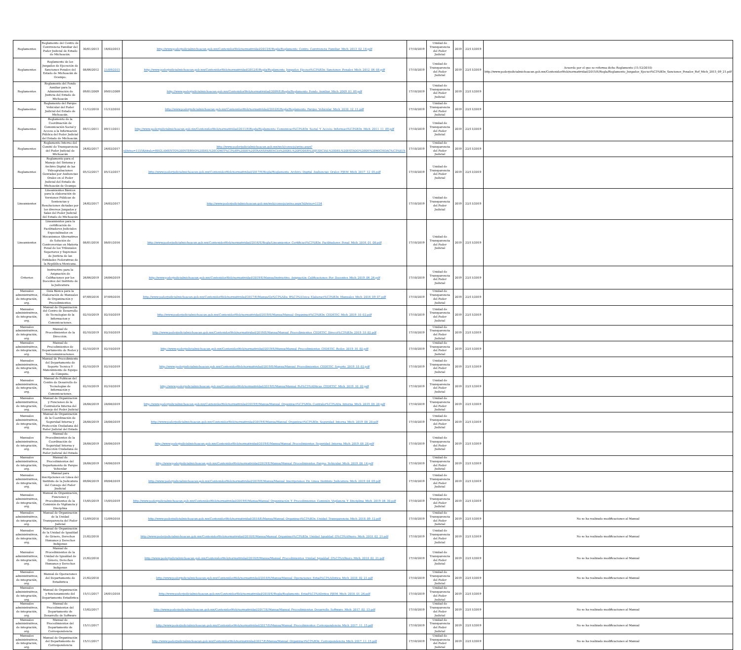| Reglamentos | Reglamento del Centro de Convivencia Familiar del Poder Judicial de Estado de Michoacán. | 30/01/2013 | 14/02/2013 | http://www.poderjudicialmichoacan.gob.mx/ContenidosWeb/normatividad/2013/E/Regla/Reglamento_Centro_Convivencia_Familiar_Mich_2013_02_14.pdf | 17/10/2019 | Unidad de Transparencia del Poder Judicial | 2019 | 22/11/2019 | |
| Reglamentos | Reglamento de los Juzgados de Ejecución de Sanciones Penales del Estado de Michoacán de Ocampo. | 08/06/2012 | 21/09/2015 | http://www.poderjudicialmichoacan.gob.mx/ContenidosWeb/normatividad/2012/E/Regla/Reglamento_Juzgados_Ejecuci%C3%B3n_Sanciones_Penales_Mich_2012_06_08.pdf | 17/10/2019 | Unidad de Transparencia del Poder Judicial | 2019 | 22/11/2019 | Acuerdo por el que se reforma dicho Reglamento (11/12/2010) http://www.poderjudicialmichoacan.gob.mx/ContenidosWeb/normatividad/2015/E/Regla/Reglamento_Juzgados_Ejecuci%C3%B3n_Sanciones_Penales_Ref_Mich_2015_09_21.pdf |
| Reglamentos | Reglamento del Fondo Auxiliar para la Administración de Justicia del Estado de Michoacán | 09/01/2009 | 09/01/2009 | http://www.poderjudicialmichoacan.gob.mx/ContenidosWeb/normatividad/2009/E/Regla/Reglamento_Fondo_Auxiliar_Mich_2009_01_09.pdf | 17/10/2019 | Unidad de Transparencia del Poder Judicial | 2019 | 22/11/2019 | |
| Reglamentos | Reglamento del Parque Vehicular del Poder Judicial del Estado de Michoacán. | 11/12/2010 | 11/12/2010 | http://www.poderjudicialmichoacan.gob.mx/ContenidosWeb/normatividad/2010/E/Regla/Reglamento_Parque_Vehicular_Mich_2010_12_11.pdf | 17/10/2019 | Unidad de Transparencia del Poder Judicial | 2019 | 22/11/2019 | |
| Reglamentos | Reglamento de la Coordinación de Comunicación Social y Acceso a la Información Pública del Poder Judicial del Estado de Michoacán. | 09/11/2011 | 09/11/2011 | http://www.poderjudicialmichoacan.gob.mx/ContenidosWeb/normatividad/2011/E/Regla/Reglamento_Comunicaci%C3%B3n_Social_Y_Acceso_Informaci%C3%B3n_Mich_2011_11_09.pdf | 17/10/2019 | Unidad de Transparencia del Poder Judicial | 2019 | 22/11/2019 | |
| Reglamentos | Reglamento Interno del Comité de Transparencia del Poder Judicial de Michoacán | 24/02/2017 | 24/02/2017 | http://www.poderjudicialmichoacan.gob.mx/web/consejo/aviso.aspx?idAviso=1155&titulo=REGLAMENTO%20INTERNO%20DEL%20COMIT%C3%89%20DE%20TRANSPARENCIA%20DEL%20PODER%20JUDICIAL%20DEL%20ESTADO%20DE%20MICHOAC%C3%81N | 17/10/2019 | Unidad de Transparencia del Poder Judicial | 2019 | 22/11/2019 | |
| Reglamentos | Reglamento para el Manejo del Sistema y Archivo Digital de las Videograbaciones Genradas por Audiencias Orales en el Poder Judicial del Estado de Michoacán de Ocampo | 05/12/2017 | 05/12/2017 | http://www.poderjudicialmichoacan.gob.mx/ContenidosWeb/normatividad/2017/E/Regla/Reglamento_Archivo_Digital_Audiencias_Orales_PJEM_Mich_2017_12_05.pdf | 17/10/2019 | Unidad de Transparencia del Poder Judicial | 2019 | 22/11/2019 | |
| Lineamientos | Lineamientos Básicos para la elaboración de Versiones Públicas de Sentencias y Resoluciones dictadas por los diversos Juzgados y Salas del Poder Judicial del Estado de Michoacán | 24/02/2017 | 24/02/2017 | http://www.poderjudicialmichoacan.gob.mx/web/consejo/aviso.aspx?idAviso=1154 | 17/10/2019 | Unidad de Transparencia del Poder Judicial | 2019 | 22/11/2019 | |
| Lineamientos | Lineamientos para la certificación de Facilitadores Judiciales Especializados en Mecanismos Alternativos de Solución de Controversias en Materia Penal de los Tribunales Superiores y Supremos de Justicia de las Entidades Federativas de la República Mexicana. | 08/01/2016 | 08/01/2016 | http://www.poderjudicialmichoacan.gob.mx/ContenidosWeb/normatividad/2016/E/Regla/Lineamientos_Certificaci%C3%B3n_Facilitadores_Penal_Mich_2016_01_08.pdf | 17/10/2019 | Unidad de Transparencia del Poder Judicial | 2019 | 22/11/2019 | |
| Criterios | Instructivo para la Asignación de Califiaciones por los Docentes del Instituto de la Judicatura | 26/06/2019 | 26/06/2019 | http://www.poderjudicialmichoacan.gob.mx/ContenidosWeb/normatividad/2019/E/Manua/Instructivo_Asignación_Calificaciones_Por_Docentes_Mich_2019_06_26.pdf | 17/10/2019 | Unidad de Transparencia del Poder Judicial | 2019 | 22/11/2019 | |
| Manuales administrativos, de integración, org. | Guía Básica para la Elaboración de Manuales de Organización y Procedimientos. | 07/09/2016 | 07/09/2016 | http://www.poderjudicialmichoacan.gob.mx/ContenidosWeb/normatividad/2017/E/Manua/Gu%C3%ADa_B%C3%A1sica_Elaboraci%C3%B3n_Manuales_Mich_2016_09_07.pdf | 17/10/2019 | Unidad de Transparencia del Poder Judicial | 2019 | 22/11/2019 | |
| Manuales administrativos, de integración, org. | Manual de Organización del Centro de Desarrollo de Tecnologías de la Informacion y Comunicaciones. | 02/10/2019 | 02/10/2019 | http://www.poderjudicialmichoacan.gob.mx/ContenidosWeb/normatividad/2019/E/Manua/Manual_Organizaci%C3%B3n_CEDETIC_Mich_2019_10_02.pdf | 17/10/2019 | Unidad de Transparencia del Poder Judicial | 2019 | 22/11/2019 | |
| Manuales administrativos, de integración, org. | Manual de Procedimientos de la Dirección. | 02/10/2019 | 02/10/2019 | http://www.poderjudicialmichoacan.gob.mx/ContenidosWeb/normatividad/2019/E/Manua/Manual_Procedimientos_CEDETIC_Direcci%C3%B3n_2019_10_02.pdf | 17/10/2019 | Unidad de Transparencia del Poder Judicial | 2019 | 22/11/2019 | |
| Manuales administrativos, de integración, org. | Manual de Procedimientos de Departamento de Redes y Telecomunicaciones. | 02/10/2019 | 02/10/2019 | http://www.poderjudicialmichoacan.gob.mx/ContenidosWeb/normatividad/2019/E/Manua/Manual_Procedimientos_CEDETIC_Redes_2019_10_02.pdf | 17/10/2019 | Unidad de Transparencia del Poder Judicial | 2019 | 22/11/2019 | |
| Manuales administrativos, de integración, org. | Manual de Procedimiento del Departamento de Soporte Tecnica Y Matenimiento de Equipo de Cómputo. | 02/10/2019 | 02/10/2019 | http://www.poderjudicialmichoacan.gob.mx/ContenidosWeb/normatividad/2019/E/Manua/Manual_Procedimientos_CEDETIC_Soporte_2019_10_02.pdf | 17/10/2019 | Unidad de Transparencia del Poder Judicial | 2019 | 22/11/2019 | |
| Manuales administrativos, de integración, org. | Manual de Politicas del Centro de Desarrollo de Tecnologías de Información y Comunicaciones. | 02/10/2019 | 02/10/2019 | http://www.poderjudicialmichoacan.gob.mx/ContenidosWeb/normatividad/2019/E/Manua/Manual_Pol%C3%ADticas_CEDETIC_Mich_2019_10_02.pdf | 17/10/2019 | Unidad de Transparencia del Poder Judicial | 2019 | 22/11/2019 | |
| Manuales administrativos, de integración, org. | Manual de Organización y Funciones de la Contraloría Interna del Consejo del Poder Judicial | 28/08/2019 | 28/08/2019 | http://www.poderjudicialmichoacan.gob.mx/ContenidosWeb/normatividad/2019/E/Manua/Manual_Organizaci%C3%B3n_Contralor%C3%ADa_Interna_Mich_2019_08_28.pdf | 17/10/2019 | Unidad de Transparencia del Poder Judicial | 2019 | 22/11/2019 | |
| Manuales administrativos, de integración, org. | Manual de Organización de la Coordinación de Seguridad Interna y Protección Ciudadana del Poder Judicial del Estado | 28/08/2019 | 28/08/2019 | http://www.poderjudicialmichoacan.gob.mx/ContenidosWeb/normatividad/2019/E/Manua/Manual_Organizaci%C3%B3n_Seguridad_Interna_Mich_2019_08_28.pdf | 17/10/2019 | Unidad de Transparencia del Poder Judicial | 2019 | 22/11/2019 | |
| Manuales administrativos, de integración, org. | Manual de Procedimientos de la Coordinación de Seguridad Interna y Protección Ciudadana de Poder Judicial del Estado | 28/08/2019 | 28/08/2019 | http://www.poderjudicialmichoacan.gob.mx/ContenidosWeb/normatividad/2019/E/Manua/Manual_Procedimientos_Seguridad_Interna_Mich_2019_08_28.pdf | 17/10/2019 | Unidad de Transparencia del Poder Judicial | 2019 | 22/11/2019 | |
| Manuales administrativos, de integración, org. | Manual de Procedimientos del Departamento de Parque Vehicular | 28/08/2019 | 14/08/2019 | http://www.poderjudicialmichoacan.gob.mx/ContenidosWeb/normatividad/2019/E/Manua/Manual_Procedimientos_Parque_Vehicular_Mich_2019_08_14.pdf | 17/10/2019 | Unidad de Transparencia del Poder Judicial | 2019 | 22/11/2019 | |
| Manuales administrativos, de integración, org. | Manual para inscripciones en Línea del Instituto de la Judicatura del Consejo del Poder Jiudicial | 09/04/2019 | 09/04/2019 | http://www.poderjudicialmichoacan.gob.mx/ContenidosWeb/normatividad/2019/E/Manua/Manual_Inscripciones_En_Linea_Instituto_Judicatura_Mich_2019_04_09.pdf | 17/10/2019 | Unidad de Transparencia del Poder Judicial | 2019 | 22/11/2019 | |
| Manuales administrativos, de integración, org. | Manual de Organización, Funciones y Procedimientos de la Comisión de Vigilancia y Disciplina | 15/05/2019 | 15/05/2019 | http://www.poderjudicialmichoacan.gob.mx/ContenidosWeb/normatividad/2019/E/Manua/Manual_Organización_Y_Procedimientos_Comisión_Vigilancia_Y_Disciplina_Mich_2019_04_30.pdf | 17/10/2019 | Unidad de Transparencia del Poder Judicial | 2019 | 22/11/2019 | |
| Manuales administrativos, de integración, org. | Manual de Organización de la Unidad Transparencia del Poder Judicial | 12/09/2018 | 12/09/2018 | http://www.poderjudicialmichoacan.gob.mx/ContenidosWeb/normatividad/2018/E/Manua/Manual_Organizaci%C3%B3n_Unidad_Transparencia_Mich_2018_09_12.pdf | 17/10/2019 | Unidad de Transparencia del Poder Judicial | 2019 | 22/11/2019 | No se ha realizado modificaciones al Manual |
| Manuales administrativos, de integración, org. | Manual de Organización de la Unidad de Igualdad de Género, Derechos Humanos y Derechos Indigenas | 21/02/2018 | | http://www.poderjudicialmichoacan.gob.mx/ContenidosWeb/normatividad/2018/E/Manua/Manual_Organizaci%C3%B3n_Unidad_Igualdad_G%C3%A9nero_Mich_2018_02_21.pdf | 17/10/2019 | Unidad de Transparencia del Poder Judicial | 2019 | 22/11/2019 | No se ha realizado modificaciones al Manual |
| Manuales administrativos, de integración, org. | Manual de Procedimientos de la Unidad de Igualdad de Género, Derechos Humanos y Derechos Indigenas | 21/02/2018 | | http://www.poderjudicialmichoacan.gob.mx/ContenidosWeb/normatividad/2018/E/Manua/Manual_Procedimientos_Unidad_Igualdad_G%C3%A9nero_Mich_2018_02_21.pdf | 17/10/2019 | Unidad de Transparencia del Poder Judicial | 2019 | 22/11/2019 | No se ha realizado modificaciones al Manual |
| Manuales administrativos, de integración, org. | Manual de Operaciones del Departamento de Estadistica | 21/02/2018 | | http://www.poderjudicialmichoacan.gob.mx/ContenidosWeb/normatividad/2018/E/Manua/Manual_Operaciones_Estad%C3%ADstica_Mich_2018_02_21.pdf | 17/10/2019 | Unidad de Transparencia del Poder Judicial | 2019 | 22/11/2019 | No se ha realizado modificaciones al Manual |
| Manuales administrativos, de integración, org. | Manual de Organización y funcionamiento del Departamento Estadística | 15/11/2017 | 24/01/2018 | http://www.poderjudicialmichoacan.gob.mx/ContenidosWeb/normatividad/2018/E/Regla/Reglamento_Estad%C3%ADstica_PJEM_Mich_2018_01_24.pdf | 17/10/2019 | Unidad de Transparencia del Poder Judicial | 2019 | 22/11/2019 | |
| Manuales administrativos, de integración, org. | Manual de Procedimientos del Departamento de Desarrollo de Software | 13/02/2017 | | http://www.poderjudicialmichoacan.gob.mx/ContenidosWeb/normatividad/2017/E/Manua/Manual_Procedimientos_Desarrollo_Software_Mich_2017_02_13.pdf | 17/10/2019 | Unidad de Transparencia del Poder Judicial | 2019 | 22/11/2019 | No se ha realizado modificaciones al Manual |
| Manuales administrativos, de integración, org. | Manual de Procedimientos del Departamento de Correspondencia | 15/11/2017 | | http://www.poderjudicialmichoacan.gob.mx/ContenidosWeb/normatividad/2017/E/Manua/Manual_Procedimientos_Correspondencia_Mich_2017_11_15.pdf | 17/10/2019 | Unidad de Transparencia del Poder Judicial | 2019 | 22/11/2019 | No se ha realizado modificaciones al Manual |
| Manuales administrativos, de integración, org. | Manual de Organización del Departamento de Correspondencia | 15/11/2017 | | http://www.poderjudicialmichoacan.gob.mx/ContenidosWeb/normatividad/2017/E/Manua/Manual_Organizaci%C3%B3n_Correspondencia_Mich_2017_11_15.pdf | 17/10/2019 | Unidad de Transparencia del Poder Judicial | 2019 | 22/11/2019 | No se ha realizado modificaciones al Manual |